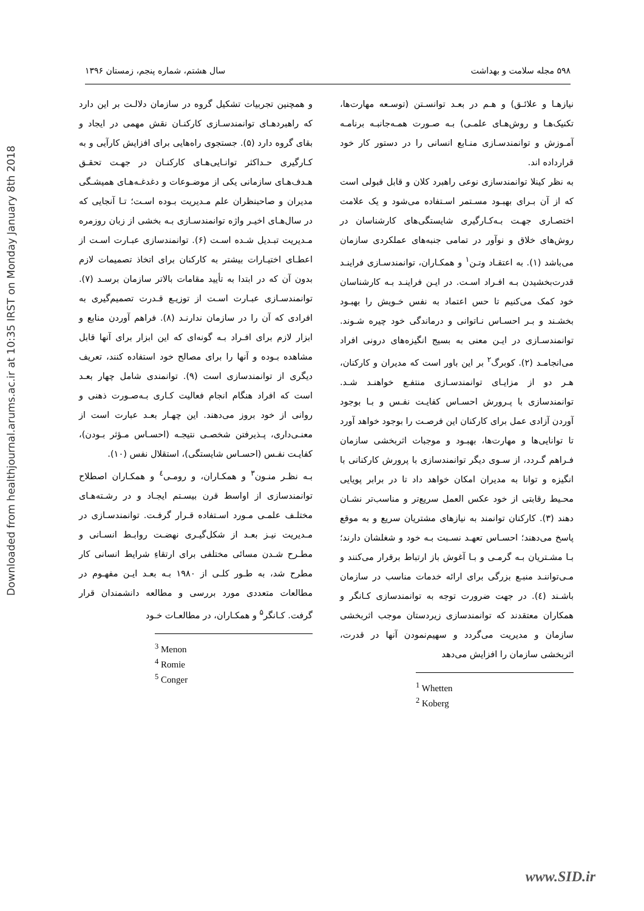Downloaded from healthjournal.arums.ac.ir at 10:35 IRST on Monday January 8th 2018
۵۹۸ مجله سلامت و بهداشت سال هشتم، شماره پنجم، زمستان ۱۳۹۶
نیازهـا و علائـق) و هـم در بعـد توانسـتن (توسـعه مهارت‌ها، تکنیک‌هـا و روش‌هـای علمـی) بـه صـورت همـه‌جانبـه برنامـه آمـوزش و توانمندسـازی منـابع انسانی را در دستور کار خود قرارداده اند.
به نظر کینلا توانمندسازی نوعی راهبرد کلان و قابل قبولی است که از آن بـرای بهبـود مسـتمر اسـتفاده می‌شود و یک علامت اختصـاری جهـت بـه‌کـارگیری شایستگی‌های کارشناسان در روش‌های خلاق و نوآور در تمامی جنبه‌های عملکردی سازمان می‌باشد (۱). به اعتقـاد وتـن<sup>۱</sup> و همکـاران، توانمندسـازی فراینـد قدرت‌بخشیدن بـه افـراد اسـت. در ایـن فراینـد بـه کارشناسان خود کمک می‌کنیم تا حس اعتماد به نفس خـویش را بهبـود بخشـند و بـر احسـاس نـاتوانی و درماندگی خود چیره شـوند. توانمندسـازی در ایـن معنی به بسیج انگیزه‌های درونی افراد می‌انجامـد (۲). کوبرگ<sup>۲</sup> بر این باور است که مدیران و کارکنان، هـر دو از مزایـای توانمندسـازی منتفـع خواهنـد شـد. توانمندسازی با پـرورش احسـاس کفایـت نفـس و بـا بوجود آوردن آزادی عمل برای کارکنان این فرصـت را بوجود خواهد آورد تا توانایی‌ها و مهارت‌ها، بهبـود و موجبات اثربخشی سازمان فـراهم گـردد، از سـوی دیگر توانمندسازی با پرورش کارکنانی با انگیزه و توانا به مدیران امکان خواهد داد تا در برابر پویایی محـیط رقابتی از خود عکس العمل سریع‌تر و مناسب‌تر نشـان دهند (۳). کارکنان توانمند به نیازهای مشتریان سریع و به موقع پاسخ می‌دهند؛ احسـاس تعهـد نسـبت بـه خود و شغلشان دارند؛ بـا مشـتریان بـه گرمـی و بـا آغوش باز ارتباط برقرار می‌کنند و مـی‌تواننـد منبـع بزرگی برای ارائه خدمات مناسب در سازمان باشـند (٤). در جهت ضرورت توجه به توانمندسازی کـانگر و همکاران معتقدند که توانمندسازی زیردستان موجب اثربخشی سازمان و مدیریت می‌گردد و سهیم‌نمودن آنها در قدرت، اثربخشی سازمان را افزایش می‌دهد
<sup>1</sup> Whetten
<sup>2</sup> Koberg
و همچنین تجربیات تشکیل گروه در سازمان دلالـت بر این دارد که راهبردهـای توانمندسـازی کارکنـان نقش مهمی در ایجاد و بقای گروه دارد (۵). جستجوی راه‌هایی برای افزایش کارآیی و به کـارگیری حـداکثر توانـایی‌هـای کارکنـان در جهـت تحقـق هـدف‌هـای سازمانی یکی از موضـوعات و دغدغـه‌هـای همیشـگی مدیران و صاحبنظران علم مـدیریت بـوده اسـت؛ تـا آنجایی که در سال‌هـای اخیـر واژه توانمندسـازی بـه بخشی از زبان روزمره مـدیریت تبـدیل شـده اسـت (۶). توانمندسازی عبـارت اسـت از اعطـای اختیـارات بیشتر به کارکنان برای اتخاذ تصمیمات لازم بدون آن که در ابتدا به تأیید مقامات بالاتر سازمان برسـد (۷). توانمندسـازی عبـارت اسـت از توزیـع قـدرت تصمیم‌گیری به افرادی که آن را در سازمان ندارنـد (۸). فراهم آوردن منابع و ابزار لازم برای افـراد بـه گونه‌ای که این ابزار برای آنها قابل مشاهده بـوده و آنها را برای مصالح خود استفاده کنند، تعریف دیگری از توانمندسازی است (۹). توانمندی شامل چهار بعـد است که افراد هنگام انجام فعالیت کـاری بـه‌صـورت ذهنی و روانی از خود بروز می‌دهند. این چهـار بعـد عبارت است از معنـی‌داری، پـذیرفتن شخصـی نتیجـه (احسـاس مـؤثر بـودن)، کفایـت نفـس (احسـاس شایستگی)، استقلال نفس (۱۰).
بـه نظـر منـون<sup>۳</sup> و همکـاران، و رومـی<sup>٤</sup> و همکـاران اصطلاح توانمندسازی از اواسط قرن بیسـتم ایجـاد و در رشـته‌هـای مختلـف علمـی مـورد اسـتفاده قـرار گرفـت. توانمندسـازی در مـدیریت نیـز بعـد از شکل‌گیـری نهضـت روابـط انسـانی و مطـرح شـدن مسائی مختلفی برای ارتقاءِ شرایط انسانی کار مطرح شد، به طـور کلـی از ۱۹۸۰ بـه بعـد ایـن مفهـوم در مطالعات متعددی مورد بررسی و مطالعه دانشمندان قرار گرفت. کـانگر<sup>۵</sup> و همکـاران، در مطالعـات خـود
<sup>3</sup> Menon
<sup>4</sup> Romie
<sup>5</sup> Conger
www.SID.ir